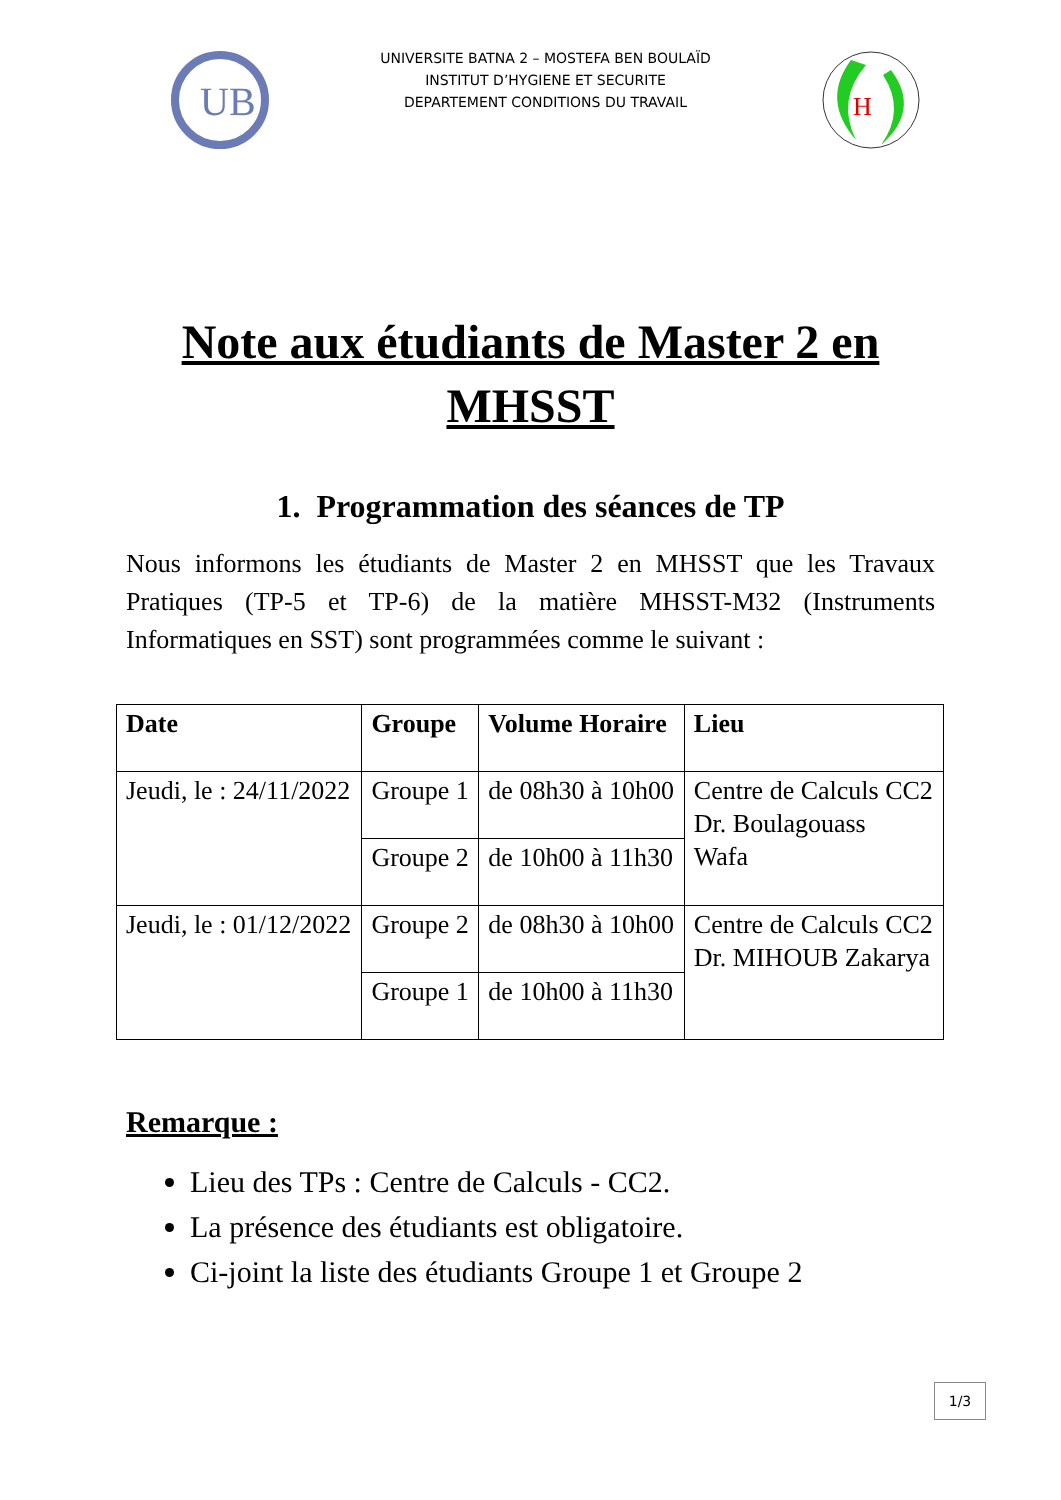UB
UNIVERSITE BATNA 2 – MOSTEFA BEN BOULAÏD
INSTITUT D’HYGIENE ET SECURITE
DEPARTEMENT CONDITIONS DU TRAVAIL
H
Note aux étudiants de Master 2 en
MHSST
1. Programmation des séances de TP
Nous informons les étudiants de Master 2 en MHSST que les Travaux Pratiques (TP-5 et TP-6) de la matière MHSST-M32 (Instruments Informatiques en SST) sont programmées comme le suivant :
| Date | Groupe | Volume Horaire | Lieu |
| --- | --- | --- | --- |
| Jeudi, le : 24/11/2022 | Groupe 1 | de 08h30 à 10h00 | Centre de Calculs CC2 Dr. Boulagouass Wafa |
| | Groupe 2 | de 10h00 à 11h30 | |
| Jeudi, le : 01/12/2022 | Groupe 2 | de 08h30 à 10h00 | Centre de Calculs CC2 Dr. MIHOUB Zakarya |
| | Groupe 1 | de 10h00 à 11h30 | |
Remarque :
Lieu des TPs : Centre de Calculs - CC2.
La présence des étudiants est obligatoire.
Ci-joint la liste des étudiants Groupe 1 et Groupe 2
1/3